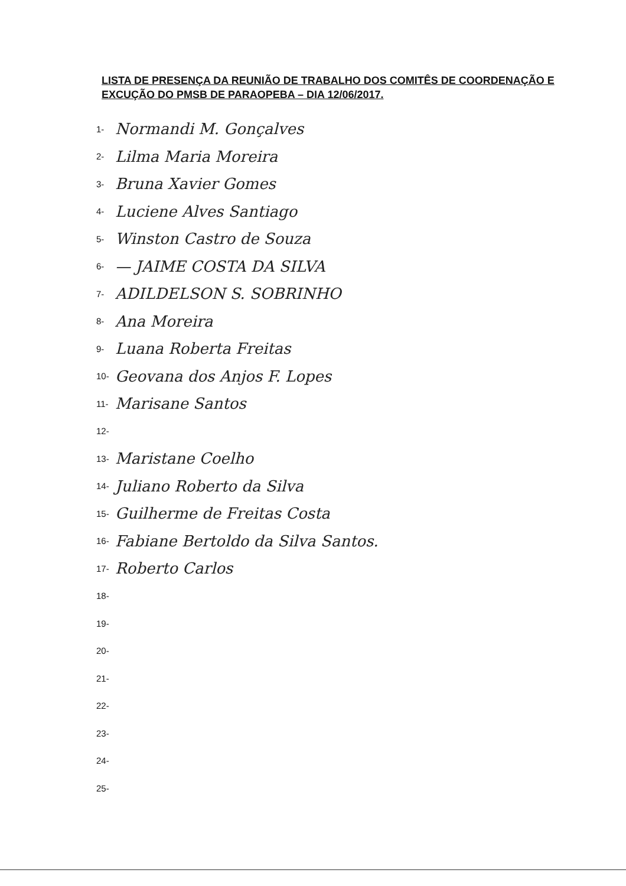LISTA DE PRESENÇA DA REUNIÃO DE TRABALHO DOS COMITÊS DE COORDENAÇÃO E EXCUÇÃO DO PMSB DE PARAOPEBA – DIA 12/06/2017.
1- Normandi M. Gonçalves
2- Lilma Maria Moreira
3- Bruna Xavier Gomes
4- Luciene Alves Santiago
5- Winston Castro de Souza
6- — JAIME COSTA DA SILVA
7- ADILDELSON S. SOBRINHO
8- Ana Moreira
9- Luana Roberta Freitas
10- Geovana dos Anjos F. Lopes
11- Marisane Santos
12-
13- Maristane Coelho
14- Juliano Roberto da Silva
15- Guilherme de Freitas Costa
16- Fabiane Bertoldo da Silva Santos.
17- Roberto Carlos
18-
19-
20-
21-
22-
23-
24-
25-